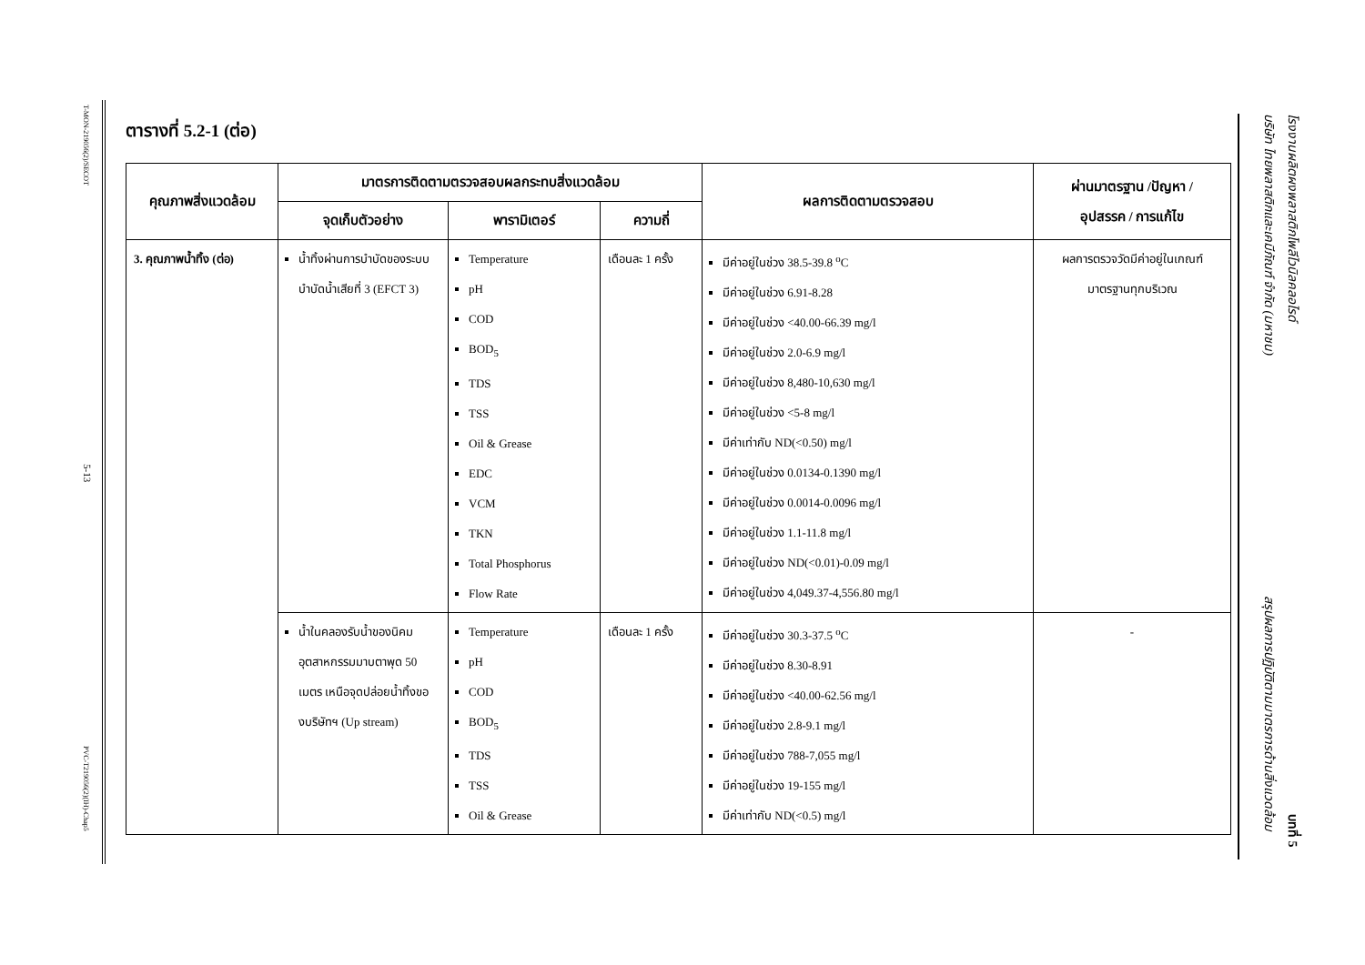T-MON-219056(2)/SECOT
5-13
PVC-T219056(2)(IH)-Chap5
ตารางที่ 5.2-1 (ต่อ)
| คุณภาพสิ่งแวดล้อม | มาตรการติดตามตรวจสอบผลกระทบสิ่งแวดล้อม | | | ผลการติดตามตรวจสอบ | ผ่านมาตรฐาน /ปัญหา / อุปสรรค / การแก้ไข |
| --- | --- | --- | --- | --- | --- |
| | จุดเก็บตัวอย่าง | พารามิเตอร์ | ความถี่ | | |
| 3. คุณภาพน้ำทิ้ง (ต่อ) | น้ำทิ้งผ่านการบำบัดของระบบบำบัดน้ำเสียที่ 3 (EFCT 3) | Temperature pH COD BOD<sub>5</sub> TDS TSS Oil & Grease EDC VCM TKN Total Phosphorus Flow Rate | เดือนละ 1 ครั้ง | มีค่าอยู่ในช่วง 38.5-39.8 <sup>o</sup>C มีค่าอยู่ในช่วง 6.91-8.28 มีค่าอยู่ในช่วง <40.00-66.39 mg/l มีค่าอยู่ในช่วง 2.0-6.9 mg/l มีค่าอยู่ในช่วง 8,480-10,630 mg/l มีค่าอยู่ในช่วง <5-8 mg/l มีค่าเท่ากับ ND(<0.50) mg/l มีค่าอยู่ในช่วง 0.0134-0.1390 mg/l มีค่าอยู่ในช่วง 0.0014-0.0096 mg/l มีค่าอยู่ในช่วง 1.1-11.8 mg/l มีค่าอยู่ในช่วง ND(<0.01)-0.09 mg/l มีค่าอยู่ในช่วง 4,049.37-4,556.80 mg/l | ผลการตรวจวัดมีค่าอยู่ในเกณฑ์มาตรฐานทุกบริเวณ |
| | น้ำในคลองรับน้ำของนิคมอุตสาหกรรมมาบตาพุด 50 เมตร เหนือจุดปล่อยน้ำทิ้งของบริษัทฯ (Up stream) | Temperature pH COD BOD<sub>5</sub> TDS TSS Oil & Grease | เดือนละ 1 ครั้ง | มีค่าอยู่ในช่วง 30.3-37.5 <sup>o</sup>C มีค่าอยู่ในช่วง 8.30-8.91 มีค่าอยู่ในช่วง <40.00-62.56 mg/l มีค่าอยู่ในช่วง 2.8-9.1 mg/l มีค่าอยู่ในช่วง 788-7,055 mg/l มีค่าอยู่ในช่วง 19-155 mg/l มีค่าเท่ากับ ND(<0.5) mg/l | - |
โรงงานผลิตผงพลาสติกโพลีไวนิลคลอไรด์
บริษัท ไทยพลาสติกและเคมีภัณฑ์ จำกัด (มหาชน)
สรุปผลการปฏิบัติตามมาตรการด้านสิ่งแวดล้อม
บทที่ 5